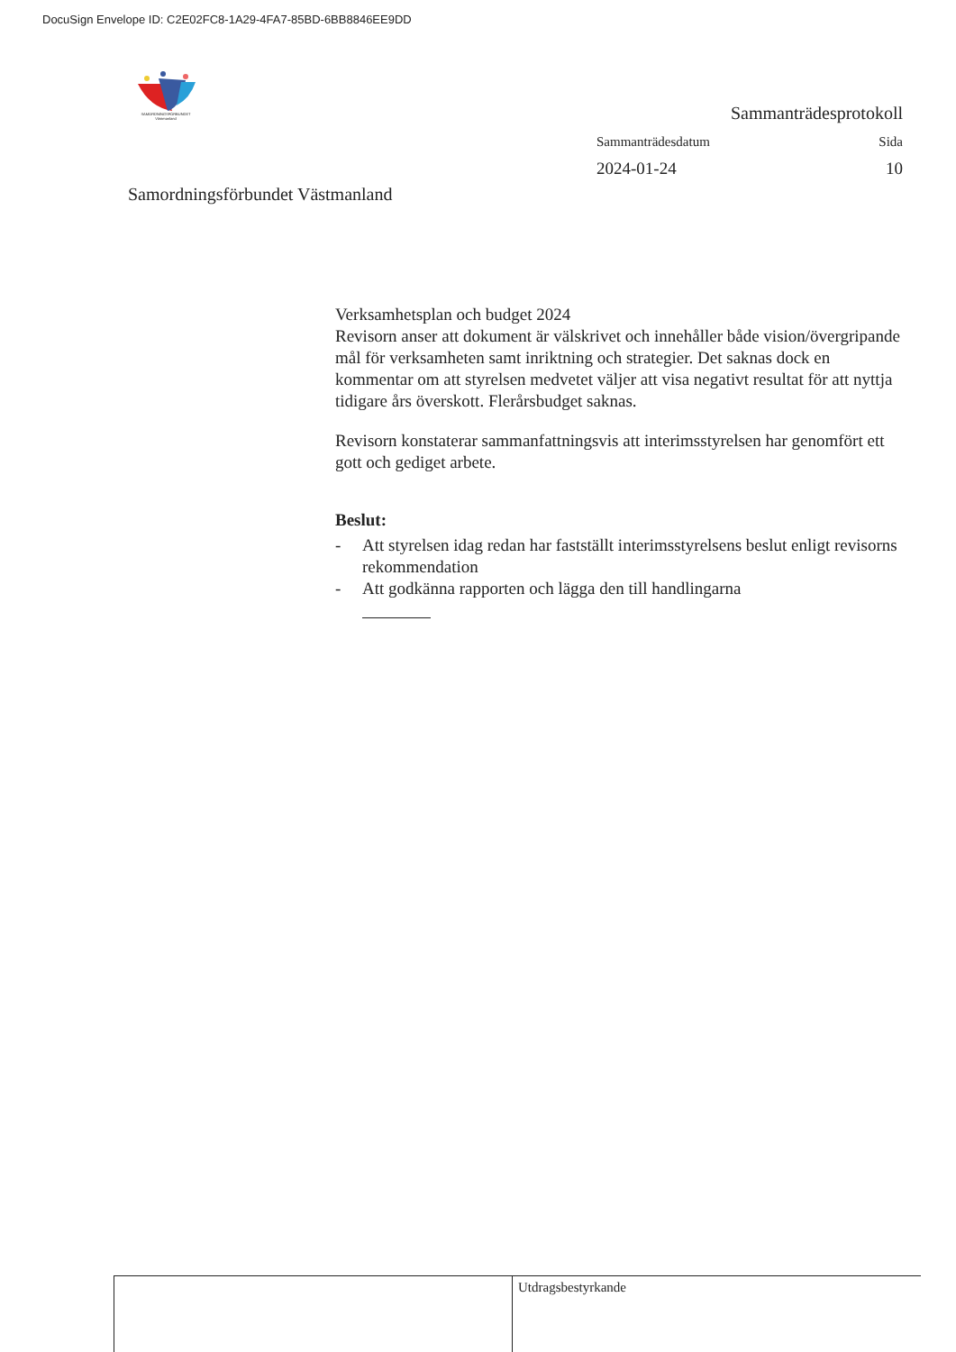DocuSign Envelope ID: C2E02FC8-1A29-4FA7-85BD-6BB8846EE9DD
SAMORDNINGSFÖRBUNDET Västmanland
Samordningsförbundet Västmanland
Sammanträdesprotokoll
Sammanträdesdatum Sida
2024-01-24 10
Verksamhetsplan och budget 2024
Revisorn anser att dokument är välskrivet och innehåller både vision/övergripande mål för verksamheten samt inriktning och strategier. Det saknas dock en kommentar om att styrelsen medvetet väljer att visa negativt resultat för att nyttja tidigare års överskott. Flerårsbudget saknas.
Revisorn konstaterar sammanfattningsvis att interimsstyrelsen har genomfört ett gott och gediget arbete.
Beslut:
- Att styrelsen idag redan har fastställt interimsstyrelsens beslut enligt revisorns rekommendation
- Att godkänna rapporten och lägga den till handlingarna
Utdragsbestyrkande